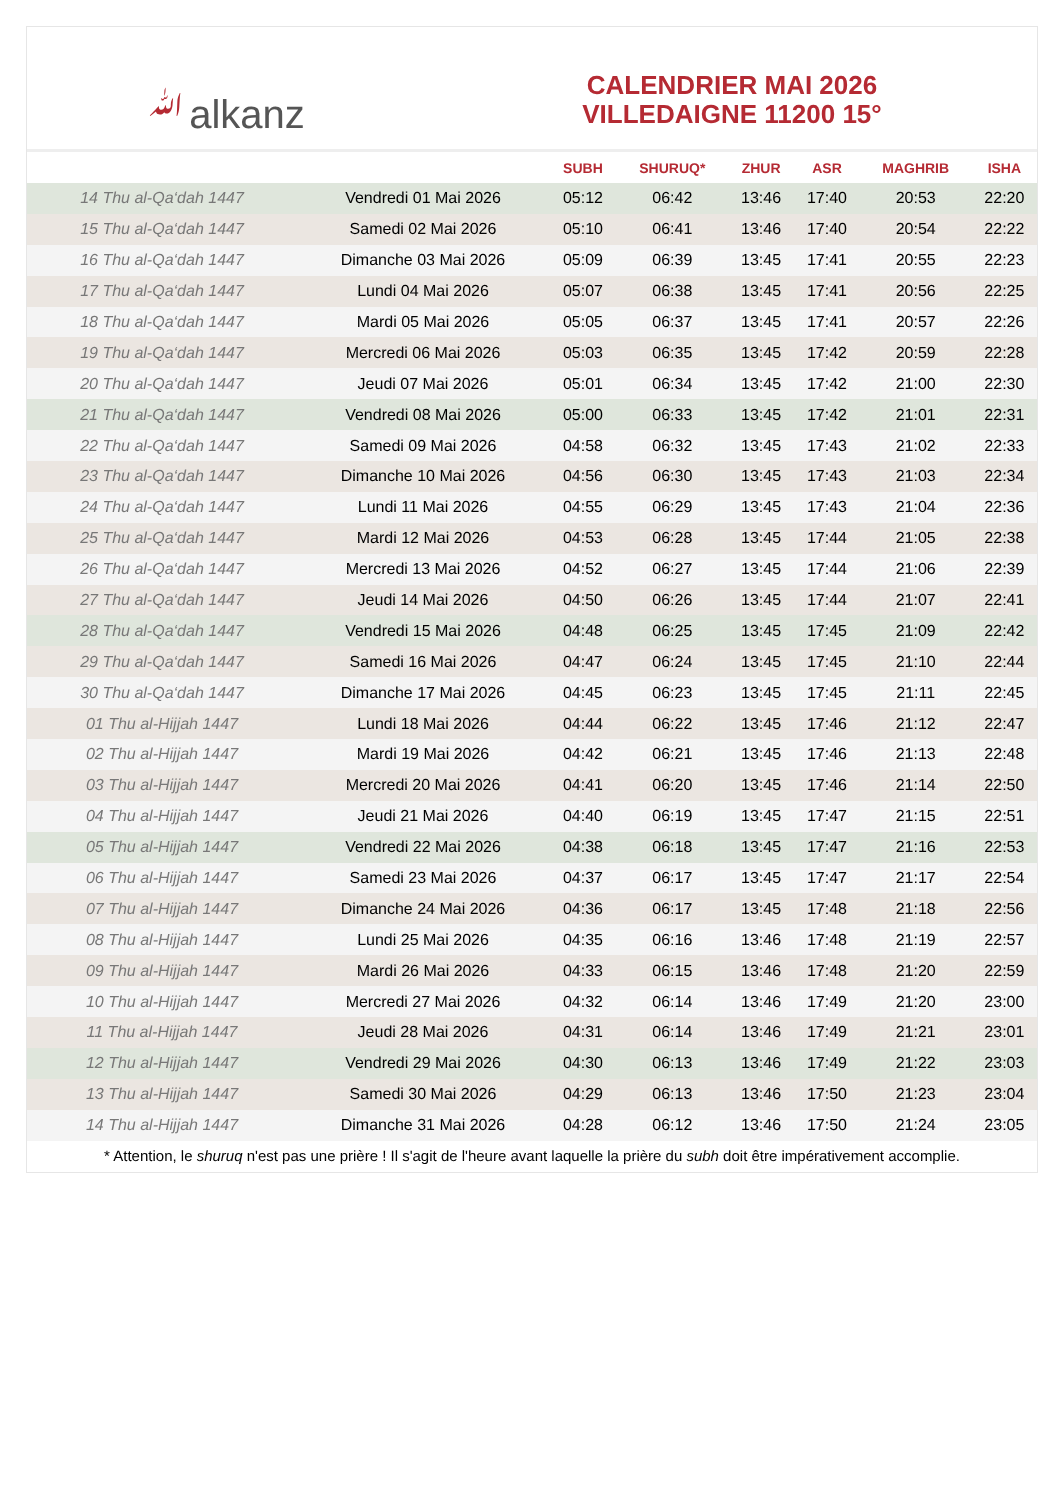ﷲalkanz
CALENDRIER MAI 2026
VILLEDAIGNE 11200 15°
| | | SUBH | SHURUQ* | ZHUR | ASR | MAGHRIB | ISHA |
| --- | --- | --- | --- | --- | --- | --- | --- |
| 14 Thu al-Qa‘dah 1447 | Vendredi 01 Mai 2026 | 05:12 | 06:42 | 13:46 | 17:40 | 20:53 | 22:20 |
| 15 Thu al-Qa‘dah 1447 | Samedi 02 Mai 2026 | 05:10 | 06:41 | 13:46 | 17:40 | 20:54 | 22:22 |
| 16 Thu al-Qa‘dah 1447 | Dimanche 03 Mai 2026 | 05:09 | 06:39 | 13:45 | 17:41 | 20:55 | 22:23 |
| 17 Thu al-Qa‘dah 1447 | Lundi 04 Mai 2026 | 05:07 | 06:38 | 13:45 | 17:41 | 20:56 | 22:25 |
| 18 Thu al-Qa‘dah 1447 | Mardi 05 Mai 2026 | 05:05 | 06:37 | 13:45 | 17:41 | 20:57 | 22:26 |
| 19 Thu al-Qa‘dah 1447 | Mercredi 06 Mai 2026 | 05:03 | 06:35 | 13:45 | 17:42 | 20:59 | 22:28 |
| 20 Thu al-Qa‘dah 1447 | Jeudi 07 Mai 2026 | 05:01 | 06:34 | 13:45 | 17:42 | 21:00 | 22:30 |
| 21 Thu al-Qa‘dah 1447 | Vendredi 08 Mai 2026 | 05:00 | 06:33 | 13:45 | 17:42 | 21:01 | 22:31 |
| 22 Thu al-Qa‘dah 1447 | Samedi 09 Mai 2026 | 04:58 | 06:32 | 13:45 | 17:43 | 21:02 | 22:33 |
| 23 Thu al-Qa‘dah 1447 | Dimanche 10 Mai 2026 | 04:56 | 06:30 | 13:45 | 17:43 | 21:03 | 22:34 |
| 24 Thu al-Qa‘dah 1447 | Lundi 11 Mai 2026 | 04:55 | 06:29 | 13:45 | 17:43 | 21:04 | 22:36 |
| 25 Thu al-Qa‘dah 1447 | Mardi 12 Mai 2026 | 04:53 | 06:28 | 13:45 | 17:44 | 21:05 | 22:38 |
| 26 Thu al-Qa‘dah 1447 | Mercredi 13 Mai 2026 | 04:52 | 06:27 | 13:45 | 17:44 | 21:06 | 22:39 |
| 27 Thu al-Qa‘dah 1447 | Jeudi 14 Mai 2026 | 04:50 | 06:26 | 13:45 | 17:44 | 21:07 | 22:41 |
| 28 Thu al-Qa‘dah 1447 | Vendredi 15 Mai 2026 | 04:48 | 06:25 | 13:45 | 17:45 | 21:09 | 22:42 |
| 29 Thu al-Qa‘dah 1447 | Samedi 16 Mai 2026 | 04:47 | 06:24 | 13:45 | 17:45 | 21:10 | 22:44 |
| 30 Thu al-Qa‘dah 1447 | Dimanche 17 Mai 2026 | 04:45 | 06:23 | 13:45 | 17:45 | 21:11 | 22:45 |
| 01 Thu al-Hijjah 1447 | Lundi 18 Mai 2026 | 04:44 | 06:22 | 13:45 | 17:46 | 21:12 | 22:47 |
| 02 Thu al-Hijjah 1447 | Mardi 19 Mai 2026 | 04:42 | 06:21 | 13:45 | 17:46 | 21:13 | 22:48 |
| 03 Thu al-Hijjah 1447 | Mercredi 20 Mai 2026 | 04:41 | 06:20 | 13:45 | 17:46 | 21:14 | 22:50 |
| 04 Thu al-Hijjah 1447 | Jeudi 21 Mai 2026 | 04:40 | 06:19 | 13:45 | 17:47 | 21:15 | 22:51 |
| 05 Thu al-Hijjah 1447 | Vendredi 22 Mai 2026 | 04:38 | 06:18 | 13:45 | 17:47 | 21:16 | 22:53 |
| 06 Thu al-Hijjah 1447 | Samedi 23 Mai 2026 | 04:37 | 06:17 | 13:45 | 17:47 | 21:17 | 22:54 |
| 07 Thu al-Hijjah 1447 | Dimanche 24 Mai 2026 | 04:36 | 06:17 | 13:45 | 17:48 | 21:18 | 22:56 |
| 08 Thu al-Hijjah 1447 | Lundi 25 Mai 2026 | 04:35 | 06:16 | 13:46 | 17:48 | 21:19 | 22:57 |
| 09 Thu al-Hijjah 1447 | Mardi 26 Mai 2026 | 04:33 | 06:15 | 13:46 | 17:48 | 21:20 | 22:59 |
| 10 Thu al-Hijjah 1447 | Mercredi 27 Mai 2026 | 04:32 | 06:14 | 13:46 | 17:49 | 21:20 | 23:00 |
| 11 Thu al-Hijjah 1447 | Jeudi 28 Mai 2026 | 04:31 | 06:14 | 13:46 | 17:49 | 21:21 | 23:01 |
| 12 Thu al-Hijjah 1447 | Vendredi 29 Mai 2026 | 04:30 | 06:13 | 13:46 | 17:49 | 21:22 | 23:03 |
| 13 Thu al-Hijjah 1447 | Samedi 30 Mai 2026 | 04:29 | 06:13 | 13:46 | 17:50 | 21:23 | 23:04 |
| 14 Thu al-Hijjah 1447 | Dimanche 31 Mai 2026 | 04:28 | 06:12 | 13:46 | 17:50 | 21:24 | 23:05 |
* Attention, le shuruq n'est pas une prière ! Il s'agit de l'heure avant laquelle la prière du subh doit être impérativement accomplie.